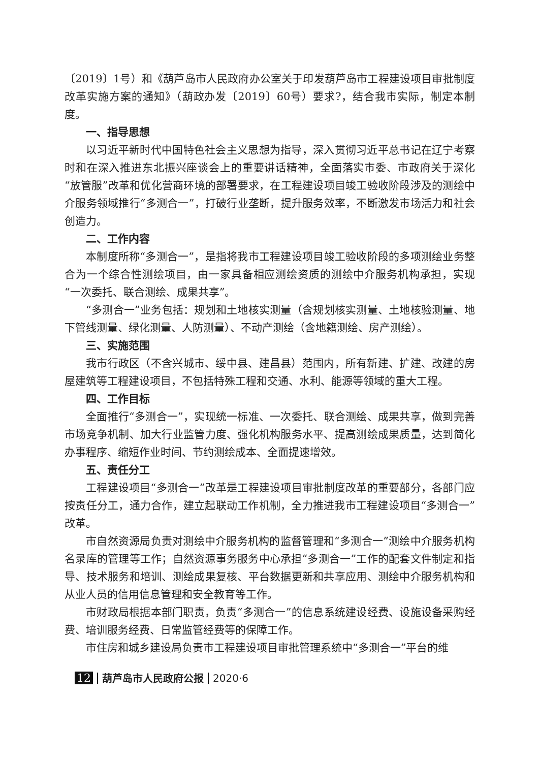〔2019〕1号）和《葫芦岛市人民政府办公室关于印发葫芦岛市工程建设项目审批制度改革实施方案的通知》（葫政办发〔2019〕60号）要求?，结合我市实际，制定本制度。
一、指导思想
以习近平新时代中国特色社会主义思想为指导，深入贯彻习近平总书记在辽宁考察时和在深入推进东北振兴座谈会上的重要讲话精神，全面落实市委、市政府关于深化“放管服”改革和优化营商环境的部署要求，在工程建设项目竣工验收阶段涉及的测绘中介服务领域推行“多测合一”，打破行业垄断，提升服务效率，不断激发市场活力和社会创造力。
二、工作内容
本制度所称“多测合一”，是指将我市工程建设项目竣工验收阶段的多项测绘业务整合为一个综合性测绘项目，由一家具备相应测绘资质的测绘中介服务机构承担，实现“一次委托、联合测绘、成果共享”。
“多测合一”业务包括：规划和土地核实测量（含规划核实测量、土地核验测量、地下管线测量、绿化测量、人防测量）、不动产测绘（含地籍测绘、房产测绘）。
三、实施范围
我市行政区（不含兴城市、绥中县、建昌县）范围内，所有新建、扩建、改建的房屋建筑等工程建设项目，不包括特殊工程和交通、水利、能源等领域的重大工程。
四、工作目标
全面推行“多测合一”，实现统一标准、一次委托、联合测绘、成果共享，做到完善市场竞争机制、加大行业监管力度、强化机构服务水平、提高测绘成果质量，达到简化办事程序、缩短作业时间、节约测绘成本、全面提速增效。
五、责任分工
工程建设项目“多测合一”改革是工程建设项目审批制度改革的重要部分，各部门应按责任分工，通力合作，建立起联动工作机制，全力推进我市工程建设项目“多测合一”改革。
市自然资源局负责对测绘中介服务机构的监督管理和“多测合一”测绘中介服务机构名录库的管理等工作；自然资源事务服务中心承担“多测合一”工作的配套文件制定和指导、技术服务和培训、测绘成果复核、平台数据更新和共享应用、测绘中介服务机构和从业人员的信用信息管理和安全教育等工作。
市财政局根据本部门职责，负责“多测合一”的信息系统建设经费、设施设备采购经费、培训服务经费、日常监管经费等的保障工作。
市住房和城乡建设局负责市工程建设项目审批管理系统中“多测合一”平台的维
12 葫芦岛市人民政府公报 2020·6